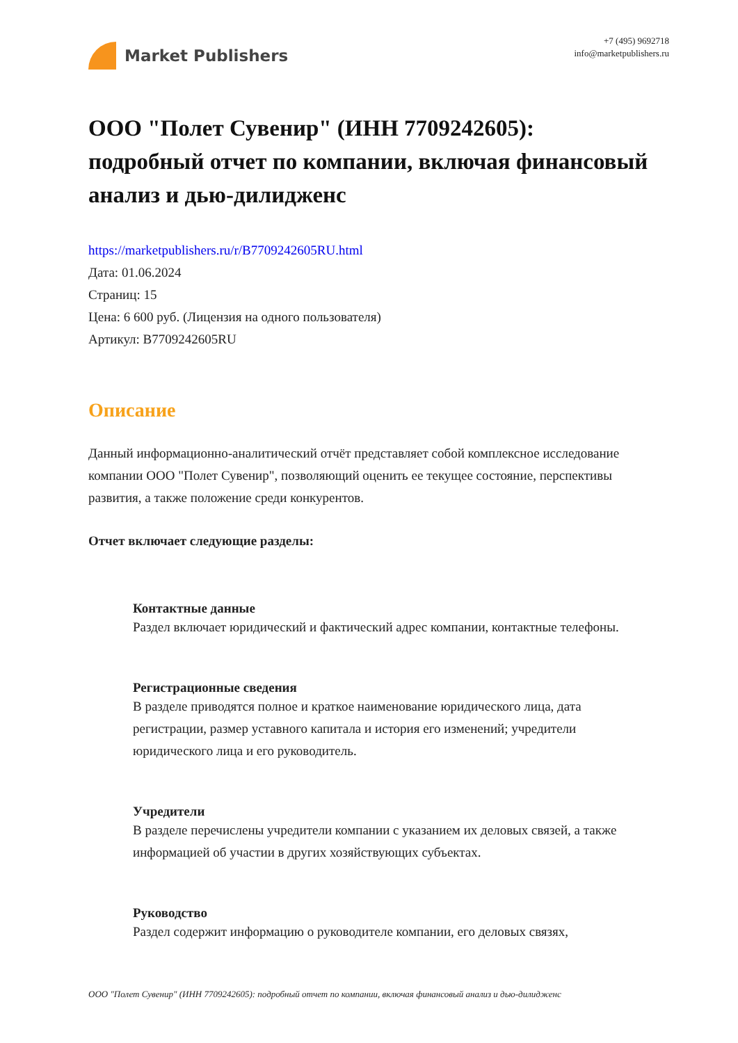Market Publishers
+7 (495) 9692718
info@marketpublishers.ru
ООО "Полет Сувенир" (ИНН 7709242605): подробный отчет по компании, включая финансовый анализ и дью-дилидженс
https://marketpublishers.ru/r/B7709242605RU.html
Дата: 01.06.2024
Страниц: 15
Цена: 6 600 руб. (Лицензия на одного пользователя)
Артикул: B7709242605RU
Описание
Данный информационно-аналитический отчёт представляет собой комплексное исследование компании ООО "Полет Сувенир", позволяющий оценить ее текущее состояние, перспективы развития, а также положение среди конкурентов.
Отчет включает следующие разделы:
Контактные данные
Раздел включает юридический и фактический адрес компании, контактные телефоны.
Регистрационные сведения
В разделе приводятся полное и краткое наименование юридического лица, дата регистрации, размер уставного капитала и история его изменений; учредители юридического лица и его руководитель.
Учредители
В разделе перечислены учредители компании с указанием их деловых связей, а также информацией об участии в других хозяйствующих субъектах.
Руководство
Раздел содержит информацию о руководителе компании, его деловых связях,
ООО "Полет Сувенир" (ИНН 7709242605): подробный отчет по компании, включая финансовый анализ и дью-дилидженс